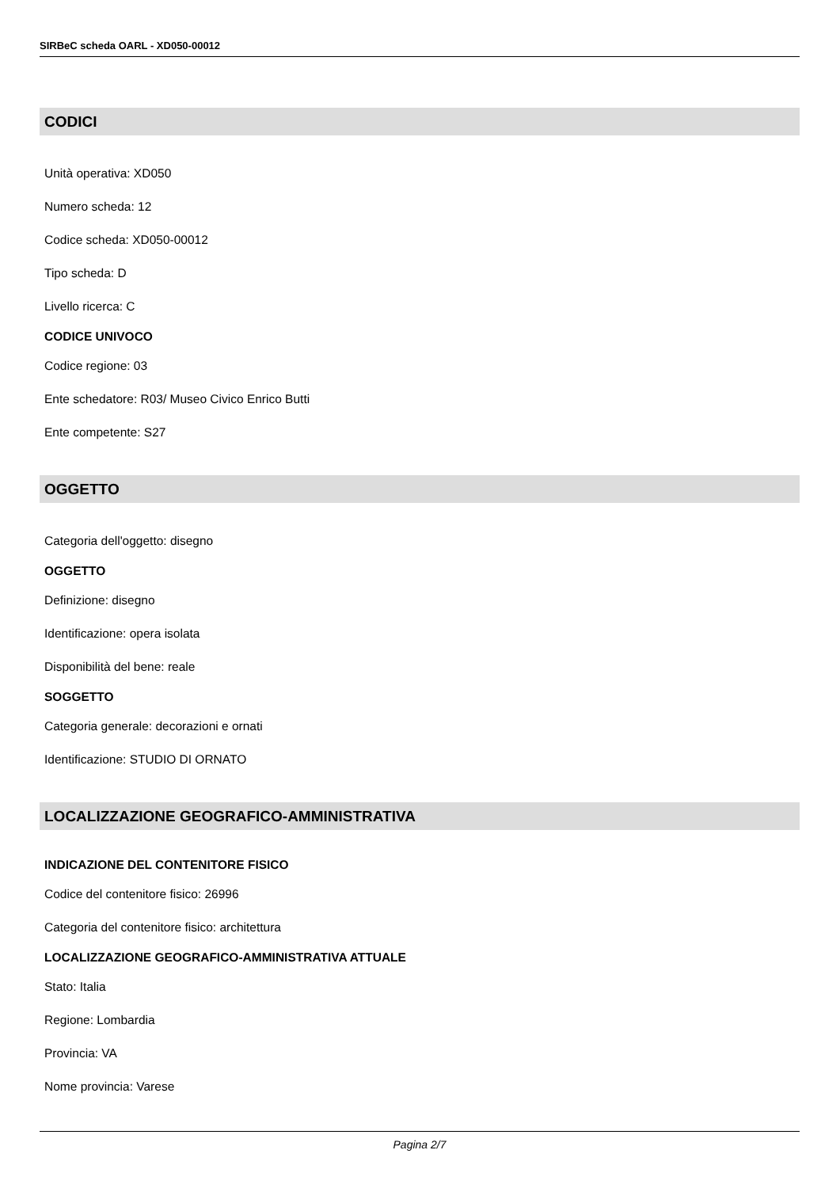SIRBeC scheda OARL - XD050-00012
CODICI
Unità operativa: XD050
Numero scheda: 12
Codice scheda: XD050-00012
Tipo scheda: D
Livello ricerca: C
CODICE UNIVOCO
Codice regione: 03
Ente schedatore: R03/ Museo Civico Enrico Butti
Ente competente: S27
OGGETTO
Categoria dell'oggetto: disegno
OGGETTO
Definizione: disegno
Identificazione: opera isolata
Disponibilità del bene: reale
SOGGETTO
Categoria generale: decorazioni e ornati
Identificazione: STUDIO DI ORNATO
LOCALIZZAZIONE GEOGRAFICO-AMMINISTRATIVA
INDICAZIONE DEL CONTENITORE FISICO
Codice del contenitore fisico: 26996
Categoria del contenitore fisico: architettura
LOCALIZZAZIONE GEOGRAFICO-AMMINISTRATIVA ATTUALE
Stato: Italia
Regione: Lombardia
Provincia: VA
Nome provincia: Varese
Pagina 2/7